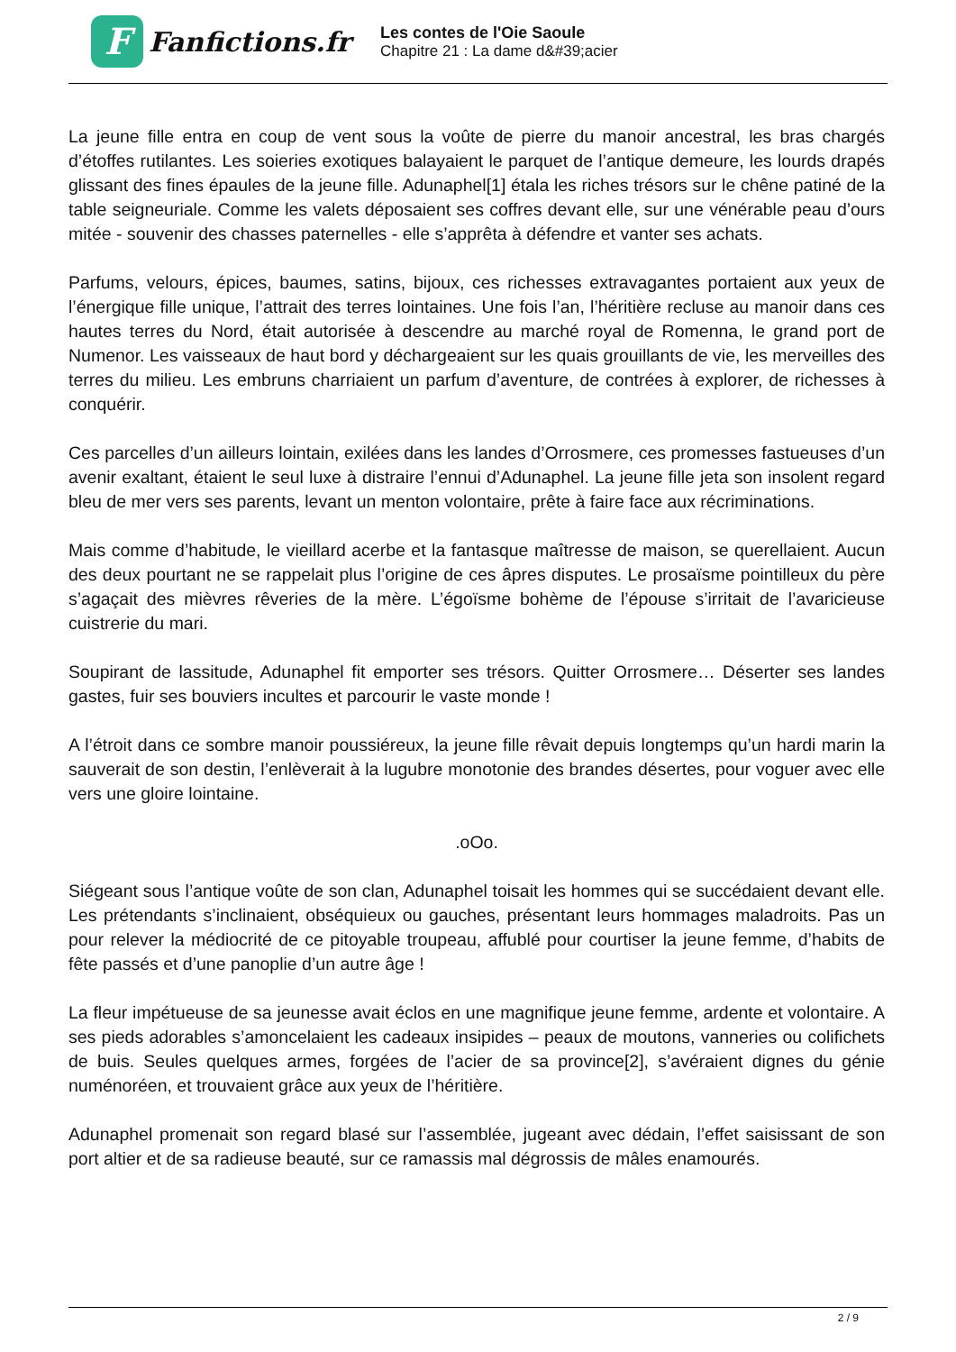F
Fanfictions.fr
Les contes de l'Oie Saoule
Chapitre 21 : La dame d&#39;acier
La jeune fille entra en coup de vent sous la voûte de pierre du manoir ancestral, les bras chargés d’étoffes rutilantes. Les soieries exotiques balayaient le parquet de l’antique demeure, les lourds drapés glissant des fines épaules de la jeune fille. Adunaphel[1] étala les riches trésors sur le chêne patiné de la table seigneuriale. Comme les valets déposaient ses coffres devant elle, sur une vénérable peau d’ours mitée - souvenir des chasses paternelles - elle s’apprêta à défendre et vanter ses achats.
Parfums, velours, épices, baumes, satins, bijoux, ces richesses extravagantes portaient aux yeux de l’énergique fille unique, l’attrait des terres lointaines. Une fois l’an, l’héritière recluse au manoir dans ces hautes terres du Nord, était autorisée à descendre au marché royal de Romenna, le grand port de Numenor. Les vaisseaux de haut bord y déchargeaient sur les quais grouillants de vie, les merveilles des terres du milieu. Les embruns charriaient un parfum d’aventure, de contrées à explorer, de richesses à conquérir.
Ces parcelles d’un ailleurs lointain, exilées dans les landes d’Orrosmere, ces promesses fastueuses d’un avenir exaltant, étaient le seul luxe à distraire l’ennui d’Adunaphel. La jeune fille jeta son insolent regard bleu de mer vers ses parents, levant un menton volontaire, prête à faire face aux récriminations.
Mais comme d’habitude, le vieillard acerbe et la fantasque maîtresse de maison, se querellaient. Aucun des deux pourtant ne se rappelait plus l’origine de ces âpres disputes. Le prosaïsme pointilleux du père s’agaçait des mièvres rêveries de la mère. L’égoïsme bohème de l’épouse s’irritait de l’avaricieuse cuistrerie du mari.
Soupirant de lassitude, Adunaphel fit emporter ses trésors. Quitter Orrosmere… Déserter ses landes gastes, fuir ses bouviers incultes et parcourir le vaste monde !
A l’étroit dans ce sombre manoir poussiéreux, la jeune fille rêvait depuis longtemps qu’un hardi marin la sauverait de son destin, l’enlèverait à la lugubre monotonie des brandes désertes, pour voguer avec elle vers une gloire lointaine.
.oOo.
Siégeant sous l’antique voûte de son clan, Adunaphel toisait les hommes qui se succédaient devant elle. Les prétendants s’inclinaient, obséquieux ou gauches, présentant leurs hommages maladroits. Pas un pour relever la médiocrité de ce pitoyable troupeau, affublé pour courtiser la jeune femme, d’habits de fête passés et d’une panoplie d’un autre âge !
La fleur impétueuse de sa jeunesse avait éclos en une magnifique jeune femme, ardente et volontaire. A ses pieds adorables s’amoncelaient les cadeaux insipides – peaux de moutons, vanneries ou colifichets de buis. Seules quelques armes, forgées de l’acier de sa province[2], s’avéraient dignes du génie numénoréen, et trouvaient grâce aux yeux de l’héritière.
Adunaphel promenait son regard blasé sur l’assemblée, jugeant avec dédain, l’effet saisissant de son port altier et de sa radieuse beauté, sur ce ramassis mal dégrossis de mâles enamourés.
2 / 9